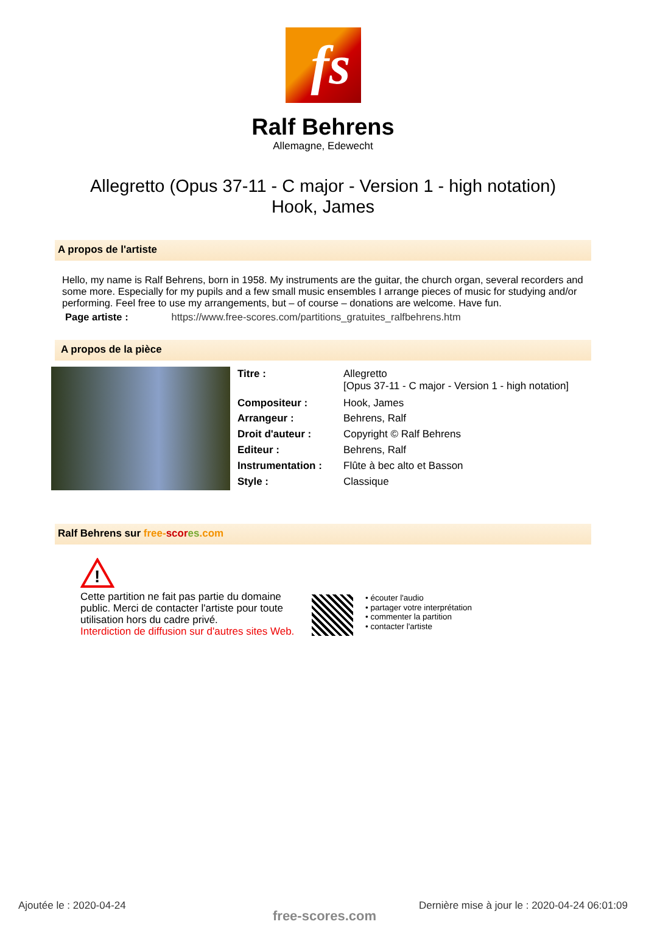fs
Ralf Behrens
Allemagne, Edewecht
Allegretto (Opus 37-11 - C major - Version 1 - high notation)
Hook, James
A propos de l'artiste
Hello, my name is Ralf Behrens, born in 1958. My instruments are the guitar, the church organ, several recorders and some more. Especially for my pupils and a few small music ensembles I arrange pieces of music for studying and/or performing. Feel free to use my arrangements, but – of course – donations are welcome. Have fun.
Page artiste : https://www.free-scores.com/partitions_gratuites_ralfbehrens.htm
A propos de la pièce
| Titre : | Allegretto [Opus 37-11 - C major - Version 1 - high notation] |
| Compositeur : | Hook, James |
| Arrangeur : | Behrens, Ralf |
| Droit d'auteur : | Copyright © Ralf Behrens |
| Editeur : | Behrens, Ralf |
| Instrumentation : | Flûte à bec alto et Basson |
| Style : | Classique |
Ralf Behrens sur free-scor es.com
!
Cette partition ne fait pas partie du domaine public. Merci de contacter l'artiste pour toute utilisation hors du cadre privé.
Interdiction de diffusion sur d'autres sites Web.
• écouter l'audio
• partager votre interprétation
• commenter la partition
• contacter l'artiste
Ajoutée le : 2020-04-24
free-scores.com
Dernière mise à jour le : 2020-04-24 06:01:09